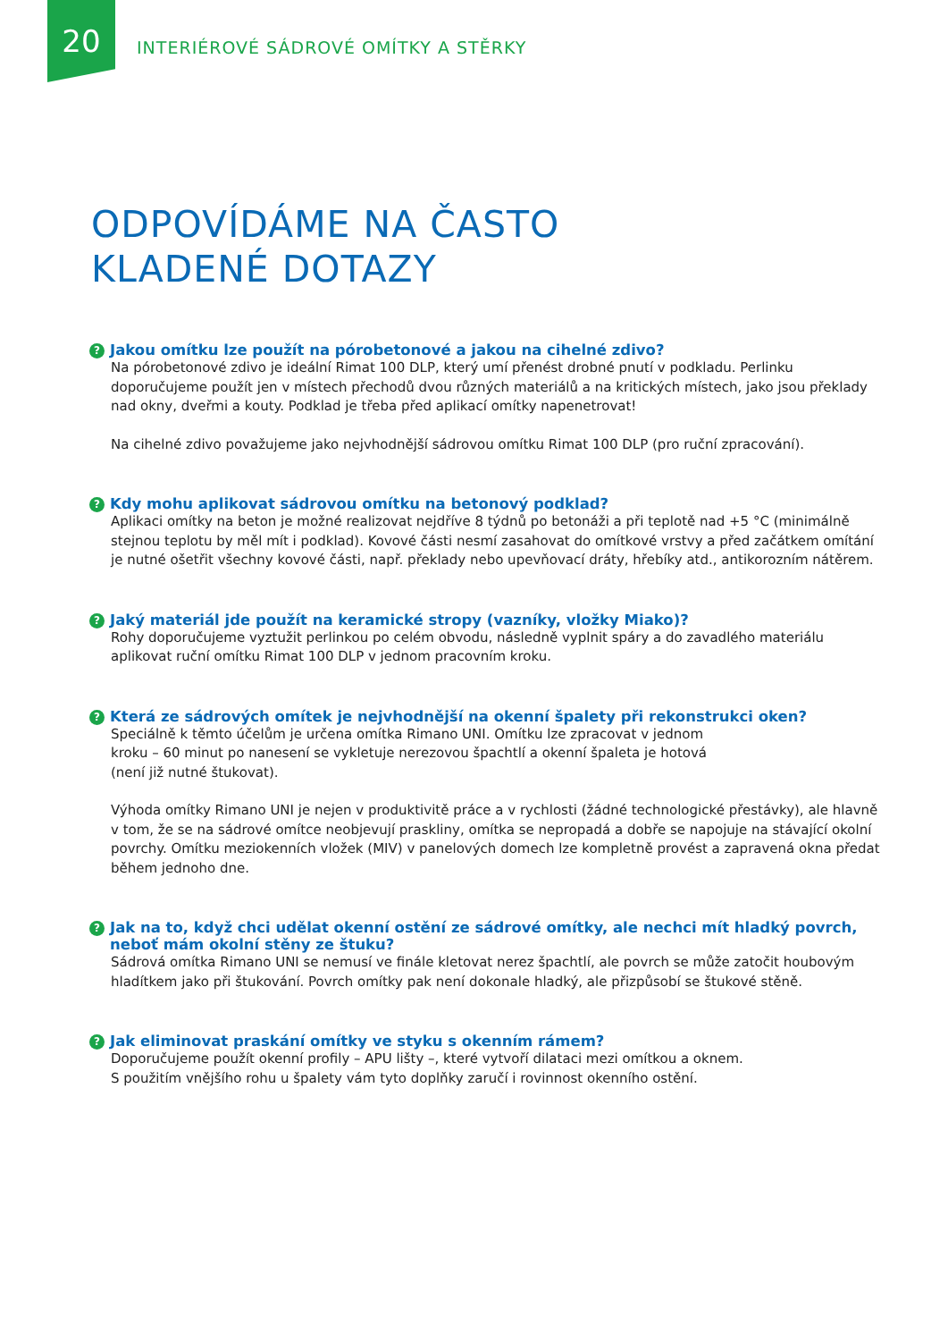20
INTERIÉROVÉ SÁDROVÉ OMÍTKY A STĚRKY
ODPOVÍDÁME NA ČASTO
KLADENÉ DOTAZY
? Jakou omítku lze použít na pórobetonové a jakou na cihelné zdivo?
Na pórobetonové zdivo je ideální Rimat 100 DLP, který umí přenést drobné pnutí v podkladu. Perlinku doporučujeme použít jen v místech přechodů dvou různých materiálů a na kritických místech, jako jsou překlady nad okny, dveřmi a kouty. Podklad je třeba před aplikací omítky napenetrovat!
Na cihelné zdivo považujeme jako nejvhodnější sádrovou omítku Rimat 100 DLP (pro ruční zpracování).
? Kdy mohu aplikovat sádrovou omítku na betonový podklad?
Aplikaci omítky na beton je možné realizovat nejdříve 8 týdnů po betonáži a při teplotě nad +5 °C (minimálně stejnou teplotu by měl mít i podklad). Kovové části nesmí zasahovat do omítkové vrstvy a před začátkem omítání je nutné ošetřit všechny kovové části, např. překlady nebo upevňovací dráty, hřebíky atd., antikorozním nátěrem.
? Jaký materiál jde použít na keramické stropy (vazníky, vložky Miako)?
Rohy doporučujeme vyztužit perlinkou po celém obvodu, následně vyplnit spáry a do zavadlého materiálu aplikovat ruční omítku Rimat 100 DLP v jednom pracovním kroku.
? Která ze sádrových omítek je nejvhodnější na okenní špalety při rekonstrukci oken?
Speciálně k těmto účelům je určena omítka Rimano UNI. Omítku lze zpracovat v jednom
kroku – 60 minut po nanesení se vykletuje nerezovou špachtlí a okenní špaleta je hotová
(není již nutné štukovat).
Výhoda omítky Rimano UNI je nejen v produktivitě práce a v rychlosti (žádné technologické přestávky), ale hlavně v tom, že se na sádrové omítce neobjevují praskliny, omítka se nepropadá a dobře se napojuje na stávající okolní povrchy. Omítku meziokenních vložek (MIV) v panelových domech lze kompletně provést a zapravená okna předat během jednoho dne.
? Jak na to, když chci udělat okenní ostění ze sádrové omítky, ale nechci mít hladký povrch, neboť mám okolní stěny ze štuku?
Sádrová omítka Rimano UNI se nemusí ve finále kletovat nerez špachtlí, ale povrch se může zatočit houbovým hladítkem jako při štukování. Povrch omítky pak není dokonale hladký, ale přizpůsobí se štukové stěně.
? Jak eliminovat praskání omítky ve styku s okenním rámem?
Doporučujeme použít okenní profily – APU lišty –, které vytvoří dilataci mezi omítkou a oknem.
S použitím vnějšího rohu u špalety vám tyto doplňky zaručí i rovinnost okenního ostění.